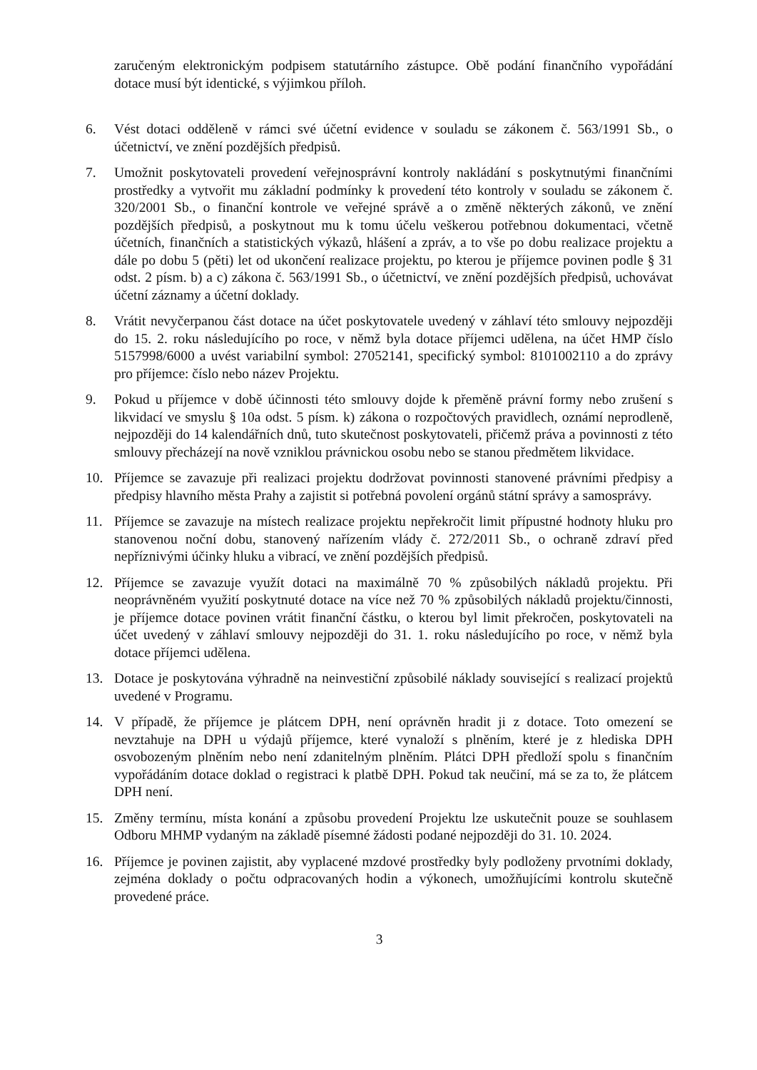zaručeným elektronickým podpisem statutárního zástupce. Obě podání finančního vypořádání dotace musí být identické, s výjimkou příloh.
6. Vést dotaci odděleně v rámci své účetní evidence v souladu se zákonem č. 563/1991 Sb., o účetnictví, ve znění pozdějších předpisů.
7. Umožnit poskytovateli provedení veřejnosprávní kontroly nakládání s poskytnutými finančními prostředky a vytvořit mu základní podmínky k provedení této kontroly v souladu se zákonem č. 320/2001 Sb., o finanční kontrole ve veřejné správě a o změně některých zákonů, ve znění pozdějších předpisů, a poskytnout mu k tomu účelu veškerou potřebnou dokumentaci, včetně účetních, finančních a statistických výkazů, hlášení a zpráv, a to vše po dobu realizace projektu a dále po dobu 5 (pěti) let od ukončení realizace projektu, po kterou je příjemce povinen podle § 31 odst. 2 písm. b) a c) zákona č. 563/1991 Sb., o účetnictví, ve znění pozdějších předpisů, uchovávat účetní záznamy a účetní doklady.
8. Vrátit nevyčerpanou část dotace na účet poskytovatele uvedený v záhlaví této smlouvy nejpozději do 15. 2. roku následujícího po roce, v němž byla dotace příjemci udělena, na účet HMP číslo 5157998/6000 a uvést variabilní symbol: 27052141, specifický symbol: 8101002110 a do zprávy pro příjemce: číslo nebo název Projektu.
9. Pokud u příjemce v době účinnosti této smlouvy dojde k přeměně právní formy nebo zrušení s likvidací ve smyslu § 10a odst. 5 písm. k) zákona o rozpočtových pravidlech, oznámí neprodleně, nejpozději do 14 kalendářních dnů, tuto skutečnost poskytovateli, přičemž práva a povinnosti z této smlouvy přecházejí na nově vzniklou právnickou osobu nebo se stanou předmětem likvidace.
10. Příjemce se zavazuje při realizaci projektu dodržovat povinnosti stanovené právními předpisy a předpisy hlavního města Prahy a zajistit si potřebná povolení orgánů státní správy a samosprávy.
11. Příjemce se zavazuje na místech realizace projektu nepřekročit limit přípustné hodnoty hluku pro stanovenou noční dobu, stanovený nařízením vlády č. 272/2011 Sb., o ochraně zdraví před nepříznivými účinky hluku a vibrací, ve znění pozdějších předpisů.
12. Příjemce se zavazuje využít dotaci na maximálně 70 % způsobilých nákladů projektu. Při neoprávněném využití poskytnuté dotace na více než 70 % způsobilých nákladů projektu/činnosti, je příjemce dotace povinen vrátit finanční částku, o kterou byl limit překročen, poskytovateli na účet uvedený v záhlaví smlouvy nejpozději do 31. 1. roku následujícího po roce, v němž byla dotace příjemci udělena.
13. Dotace je poskytována výhradně na neinvestiční způsobilé náklady související s realizací projektů uvedené v Programu.
14. V případě, že příjemce je plátcem DPH, není oprávněn hradit ji z dotace. Toto omezení se nevztahuje na DPH u výdajů příjemce, které vynaloží s plněním, které je z hlediska DPH osvobozeným plněním nebo není zdanitelným plněním. Plátci DPH předloží spolu s finančním vypořádáním dotace doklad o registraci k platbě DPH. Pokud tak neučiní, má se za to, že plátcem DPH není.
15. Změny termínu, místa konání a způsobu provedení Projektu lze uskutečnit pouze se souhlasem Odboru MHMP vydaným na základě písemné žádosti podané nejpozději do 31. 10. 2024.
16. Příjemce je povinen zajistit, aby vyplacené mzdové prostředky byly podloženy prvotními doklady, zejména doklady o počtu odpracovaných hodin a výkonech, umožňujícími kontrolu skutečně provedené práce.
3